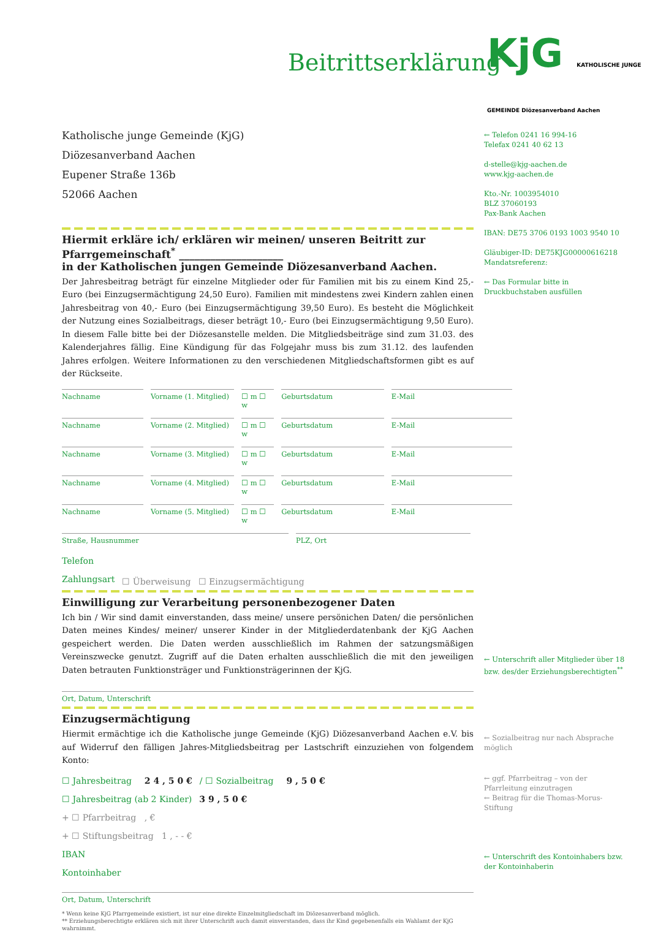Beitrittserklärung
KjG KATHOLISCHE JUNGE GEMEINDE Diözesanverband Aachen
Katholische junge Gemeinde (KjG)
Diözesanverband Aachen
Eupener Straße 136b
52066 Aachen
← Telefon 0241 16 994-16
Telefax 0241 40 62 13
d-stelle@kjg-aachen.de
www.kjg-aachen.de
Kto.-Nr. 1003954010
BLZ 37060193
Pax-Bank Aachen
IBAN: DE75 3706 0193 1003 9540 10
Gläubiger-ID: DE75KJG00000616218
Mandatsreferenz:
← Das Formular bitte in Druckbuchstaben ausfüllen
Hiermit erkläre ich/ erklären wir meinen/ unseren Beitritt zur Pfarrgemeinschaft<sup>*</sup> ____________________
in der Katholischen jungen Gemeinde Diözesanverband Aachen.
Der Jahresbeitrag beträgt für einzelne Mitglieder oder für Familien mit bis zu einem Kind 25,- Euro (bei Einzugsermächtigung 24,50 Euro). Familien mit mindestens zwei Kindern zahlen einen Jahresbeitrag von 40,- Euro (bei Einzugsermächtigung 39,50 Euro). Es besteht die Möglichkeit der Nutzung eines Sozialbeitrags, dieser beträgt 10,- Euro (bei Einzugsermächtigung 9,50 Euro). In diesem Falle bitte bei der Diözesanstelle melden. Die Mitgliedsbeiträge sind zum 31.03. des Kalenderjahres fällig. Eine Kündigung für das Folgejahr muss bis zum 31.12. des laufenden Jahres erfolgen. Weitere Informationen zu den verschiedenen Mitgliedschaftsformen gibt es auf der Rückseite.
Nachname Vorname (1. Mitglied) ☐ m ☐ w Geburtsdatum E-Mail
Nachname Vorname (2. Mitglied) ☐ m ☐ w Geburtsdatum E-Mail
Nachname Vorname (3. Mitglied) ☐ m ☐ w Geburtsdatum E-Mail
Nachname Vorname (4. Mitglied) ☐ m ☐ w Geburtsdatum E-Mail
Nachname Vorname (5. Mitglied) ☐ m ☐ w Geburtsdatum E-Mail
Straße, Hausnummer PLZ, Ort
Telefon
Zahlungsart ☐ Überweisung ☐ Einzugsermächtigung
Einwilligung zur Verarbeitung personenbezogener Daten
Ich bin / Wir sind damit einverstanden, dass meine/ unsere persönichen Daten/ die persönlichen Daten meines Kindes/ meiner/ unserer Kinder in der Mitgliederdatenbank der KjG Aachen gespeichert werden. Die Daten werden ausschließlich im Rahmen der satzungsmäßigen Vereinszwecke genutzt. Zugriff auf die Daten erhalten ausschließlich die mit den jeweiligen Daten betrauten Funktionsträger und Funktionsträgerinnen der KjG.
Ort, Datum, Unterschrift
Einzugsermächtigung
Hiermit ermächtige ich die Katholische junge Gemeinde (KjG) Diözesanverband Aachen e.V. bis auf Widerruf den fälligen Jahres-Mitgliedsbeitrag per Lastschrift einzuziehen von folgendem Konto:
☐ Jahresbeitrag 2 4 , 5 0 € / ☐ Sozialbeitrag 9 , 5 0 €
☐ Jahresbeitrag (ab 2 Kinder) 3 9 , 5 0 €
+ ☐ Pfarrbeitrag , €
+ ☐ Stiftungsbeitrag 1 , - - €
IBAN
Kontoinhaber
Ort, Datum, Unterschrift
* Wenn keine KjG Pfarrgemeinde existiert, ist nur eine direkte Einzelmitgliedschaft im Diözesanverband möglich.
** Erziehungsberechtigte erklären sich mit ihrer Unterschrift auch damit einverstanden, dass ihr Kind gegebenenfalls ein Wahlamt der KjG wahrnimmt.
← Unterschrift aller Mitglieder über 18 bzw. des/der Erziehungsberechtigten<sup>**</sup>
← Sozialbeitrag nur nach Absprache möglich
← ggf. Pfarrbeitrag – von der Pfarrleitung einzutragen
← Beitrag für die Thomas-Morus-Stiftung
← Unterschrift des Kontoinhabers bzw. der Kontoinhaberin